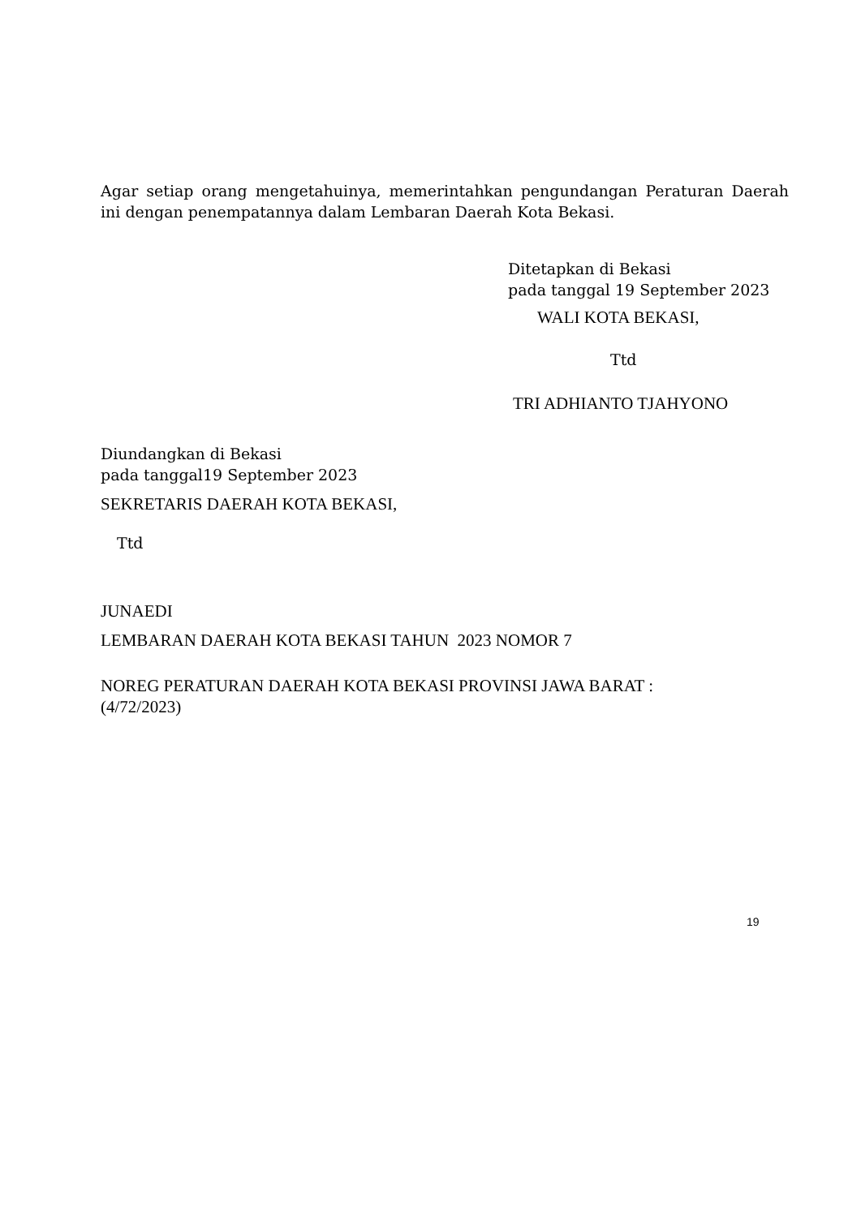Agar setiap orang mengetahuinya, memerintahkan pengundangan Peraturan Daerah ini dengan penempatannya dalam Lembaran Daerah Kota Bekasi.
Ditetapkan di Bekasi
pada tanggal 19 September 2023
WALI KOTA BEKASI,
Ttd
TRI ADHIANTO TJAHYONO
Diundangkan di Bekasi
pada tanggal19 September 2023
SEKRETARIS DAERAH KOTA BEKASI,
Ttd
JUNAEDI
LEMBARAN DAERAH KOTA BEKASI TAHUN 2023 NOMOR 7
NOREG PERATURAN DAERAH KOTA BEKASI PROVINSI JAWA BARAT :
(4/72/2023)
19